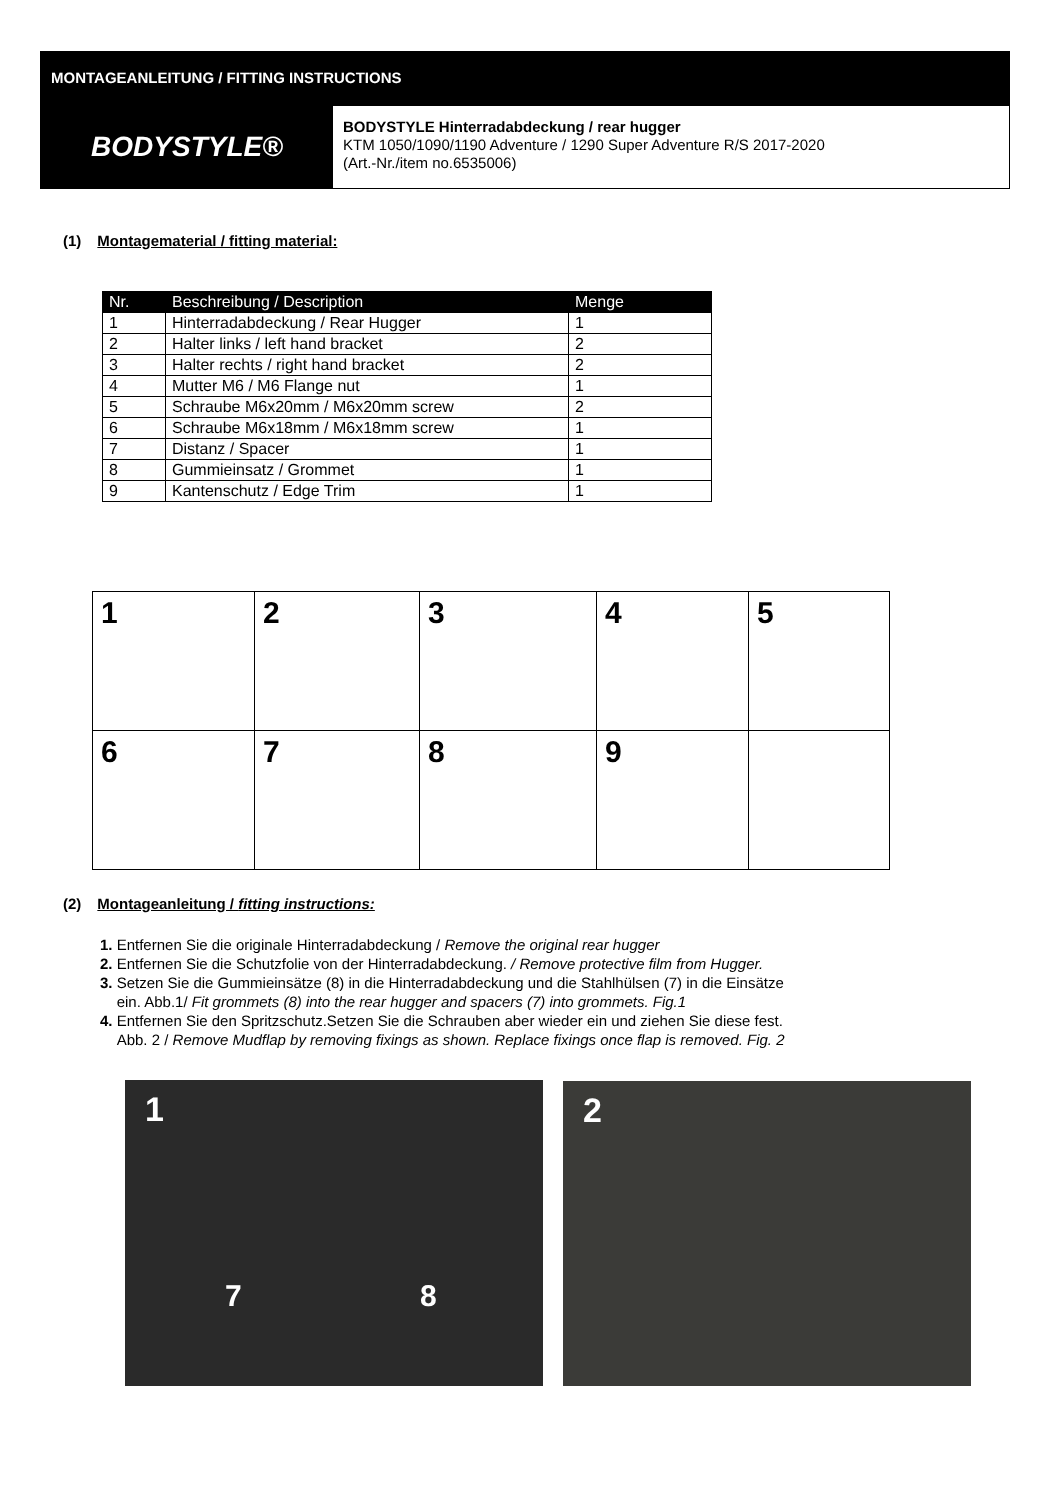MONTAGEANLEITUNG / FITTING INSTRUCTIONS
BODYSTYLE®
BODYSTYLE Hinterradabdeckung / rear hugger
KTM 1050/1090/1190 Adventure / 1290 Super Adventure R/S 2017-2020
(Art.-Nr./item no.6535006)
(1) Montagematerial / fitting material:
| Nr. | Beschreibung / Description | Menge |
| --- | --- | --- |
| 1 | Hinterradabdeckung / Rear Hugger | 1 |
| 2 | Halter links / left hand bracket | 2 |
| 3 | Halter rechts / right hand bracket | 2 |
| 4 | Mutter M6 / M6 Flange nut | 1 |
| 5 | Schraube M6x20mm / M6x20mm screw | 2 |
| 6 | Schraube M6x18mm / M6x18mm screw | 1 |
| 7 | Distanz / Spacer | 1 |
| 8 | Gummieinsatz / Grommet | 1 |
| 9 | Kantenschutz / Edge Trim | 1 |
| 1 | 2 | 3 | 4 | 5 |
| 6 | 7 | 8 | 9 | |
(2) Montageanleitung / fitting instructions:
1. Entfernen Sie die originale Hinterradabdeckung / Remove the original rear hugger
2. Entfernen Sie die Schutzfolie von der Hinterradabdeckung. / Remove protective film from Hugger.
3. Setzen Sie die Gummieinsätze (8) in die Hinterradabdeckung und die Stahlhülsen (7) in die Einsätze
ein. Abb.1/ Fit grommets (8) into the rear hugger and spacers (7) into grommets. Fig.1
4. Entfernen Sie den Spritzschutz.Setzen Sie die Schrauben aber wieder ein und ziehen Sie diese fest.
Abb. 2 / Remove Mudflap by removing fixings as shown. Replace fixings once flap is removed. Fig. 2
1
7 8
2